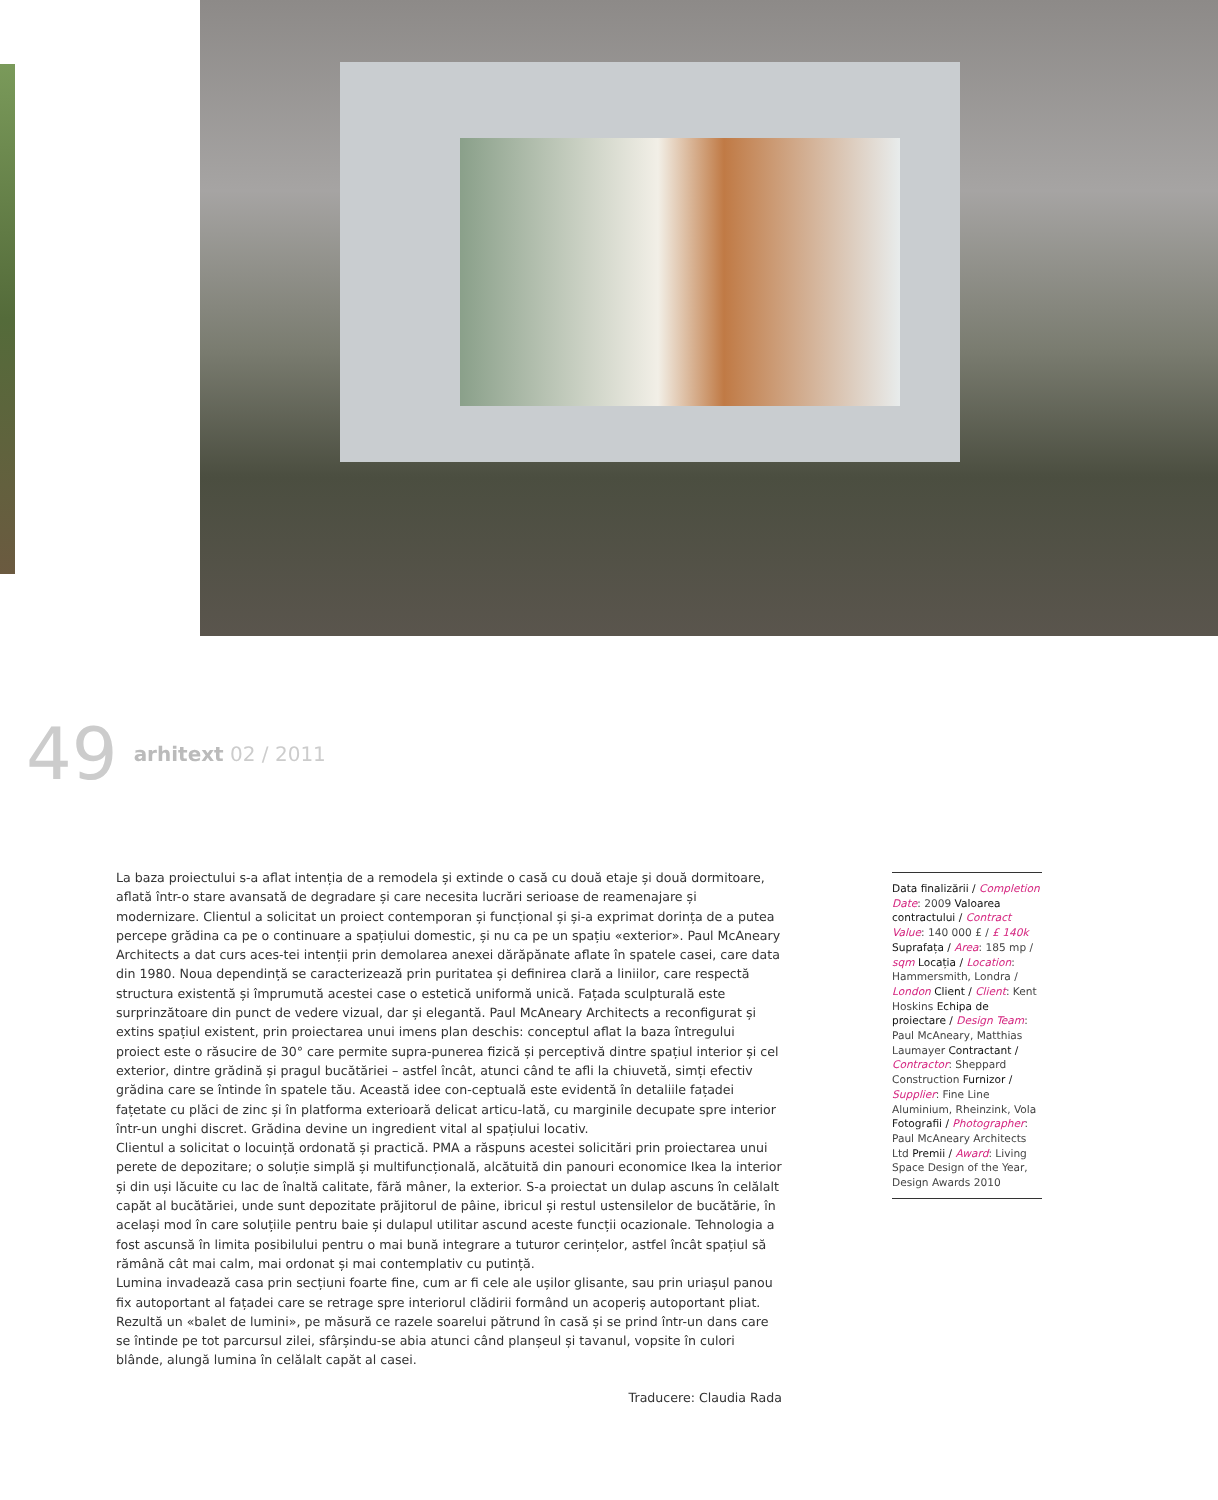49 arhitext 02 / 2011
La baza proiectului s-a aflat intenția de a remodela și extinde o casă cu două etaje și două dormitoare, aflată într-o stare avansată de degradare și care necesita lucrări serioase de reamenajare și modernizare. Clientul a solicitat un proiect contemporan și funcțional și și-a exprimat dorința de a putea percepe grădina ca pe o continuare a spațiului domestic, și nu ca pe un spațiu «exterior». Paul McAneary Architects a dat curs aces-tei intenții prin demolarea anexei dărăpănate aflate în spatele casei, care data din 1980. Noua dependință se caracterizează prin puritatea și definirea clară a liniilor, care respectă structura existentă și împrumută acestei case o estetică uniformă unică. Fațada sculpturală este surprinzătoare din punct de vedere vizual, dar și elegantă. Paul McAneary Architects a reconfigurat și extins spațiul existent, prin proiectarea unui imens plan deschis: conceptul aflat la baza întregului proiect este o răsucire de 30° care permite supra-punerea fizică și perceptivă dintre spațiul interior și cel exterior, dintre grădină și pragul bucătăriei – astfel încât, atunci când te afli la chiuvetă, simți efectiv grădina care se întinde în spatele tău. Această idee con-ceptuală este evidentă în detaliile fațadei fațetate cu plăci de zinc și în platforma exterioară delicat articu-lată, cu marginile decupate spre interior într-un unghi discret. Grădina devine un ingredient vital al spațiului locativ.
Clientul a solicitat o locuință ordonată și practică. PMA a răspuns acestei solicitări prin proiectarea unui perete de depozitare; o soluție simplă și multifuncțională, alcătuită din panouri economice Ikea la interior și din uși lăcuite cu lac de înaltă calitate, fără mâner, la exterior. S-a proiectat un dulap ascuns în celălalt capăt al bucătăriei, unde sunt depozitate prăjitorul de pâine, ibricul și restul ustensilelor de bucătărie, în același mod în care soluțiile pentru baie și dulapul utilitar ascund aceste funcții ocazionale. Tehnologia a fost ascunsă în limita posibilului pentru o mai bună integrare a tuturor cerințelor, astfel încât spațiul să rămână cât mai calm, mai ordonat și mai contemplativ cu putință.
Lumina invadează casa prin secțiuni foarte fine, cum ar fi cele ale ușilor glisante, sau prin uriașul panou fix autoportant al fațadei care se retrage spre interiorul clădirii formând un acoperiș autoportant pliat. Rezultă un «balet de lumini», pe măsură ce razele soarelui pătrund în casă și se prind într-un dans care se întinde pe tot parcursul zilei, sfârșindu-se abia atunci când planșeul și tavanul, vopsite în culori blânde, alungă lumina în celălalt capăt al casei.
Traducere: Claudia Rada
Data finalizării / Completion Date: 2009 Valoarea contractului / Contract Value: 140 000 £ / £ 140k Suprafața / Area: 185 mp / sqm Locația / Location: Hammersmith, Londra / London Client / Client: Kent Hoskins Echipa de proiectare / Design Team: Paul McAneary, Matthias Laumayer Contractant / Contractor: Sheppard Construction Furnizor / Supplier: Fine Line Aluminium, Rheinzink, Vola Fotografii / Photographer: Paul McAneary Architects Ltd Premii / Award: Living Space Design of the Year, Design Awards 2010